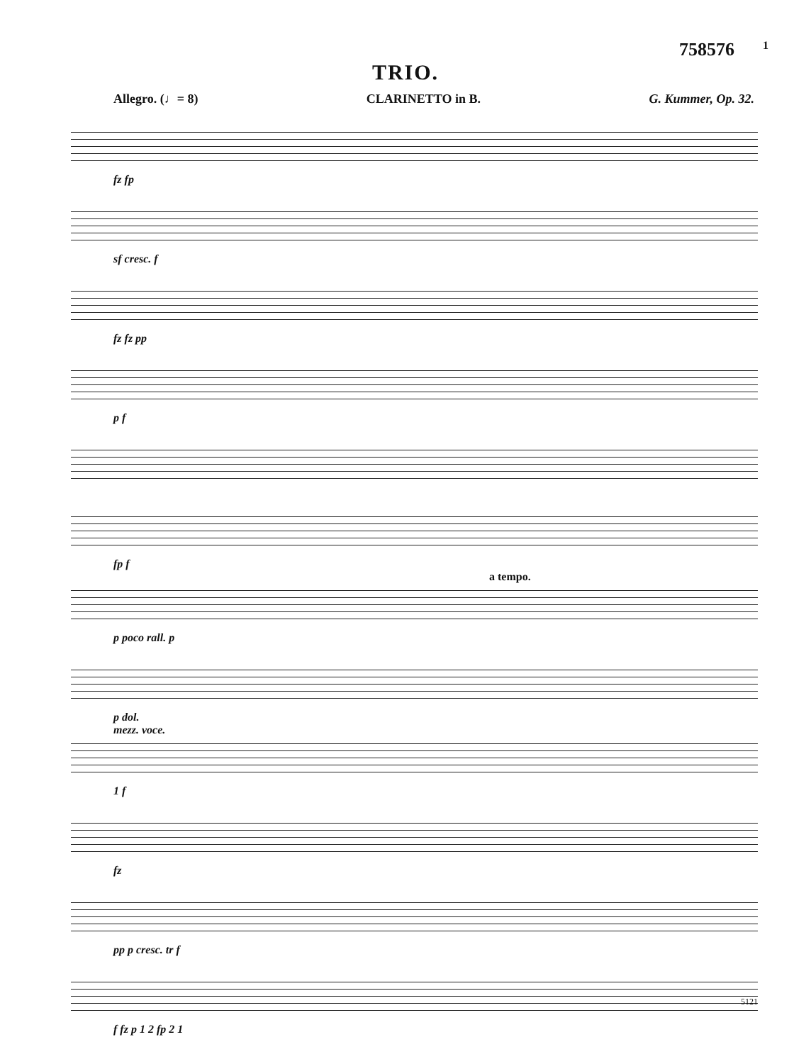758576 1
TRIO.
Allegro. (♩= 8) CLARINETTO in B. G. Kummer, Op. 32.
fz fp
sf cresc. f
fz fz pp
p f
fp f
a tempo.
p poco rall. p
p dol.
mezz. voce.
1 f
fz
pp p cresc. tr f
f fz p 1 2 fp 2 1
5121